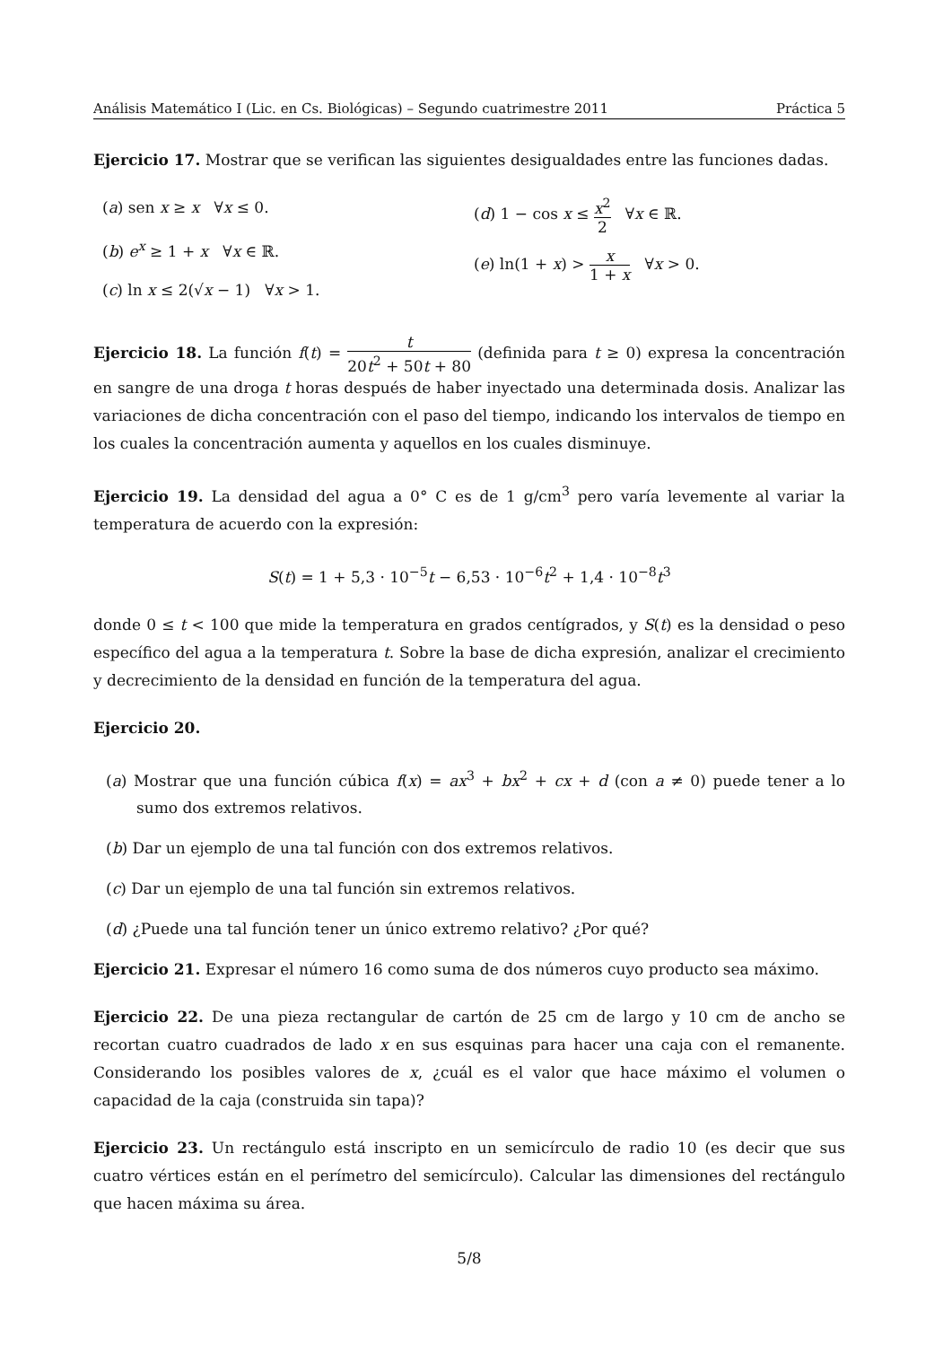Análisis Matemático I (Lic. en Cs. Biológicas) – Segundo cuatrimestre 2011 Práctica 5
Ejercicio 17. Mostrar que se verifican las siguientes desigualdades entre las funciones dadas.
(a) sen x ≥ x ∀x ≤ 0.
(b) e<sup>x</sup> ≥ 1 + x ∀x ∈ ℝ.
(c) ln x ≤ 2(√x − 1) ∀x > 1.
(d) 1 − cos x ≤ x<sup>2</sup> 2 ∀x ∈ ℝ.
(e) ln(1 + x) > x 1 + x ∀x > 0.
Ejercicio 18. La función f(t) = t 20t<sup>2</sup> + 50t + 80 (definida para t ≥ 0) expresa la concentración en sangre de una droga t horas después de haber inyectado una determinada dosis. Analizar las variaciones de dicha concentración con el paso del tiempo, indicando los intervalos de tiempo en los cuales la concentración aumenta y aquellos en los cuales disminuye.
Ejercicio 19. La densidad del agua a 0° C es de 1 g/cm<sup>3</sup> pero varía levemente al variar la temperatura de acuerdo con la expresión:
S(t) = 1 + 5,3 · 10<sup>−5</sup>t − 6,53 · 10<sup>−6</sup>t<sup>2</sup> + 1,4 · 10<sup>−8</sup>t<sup>3</sup>
donde 0 ≤ t < 100 que mide la temperatura en grados centígrados, y S(t) es la densidad o peso específico del agua a la temperatura t. Sobre la base de dicha expresión, analizar el crecimiento y decrecimiento de la densidad en función de la temperatura del agua.
Ejercicio 20.
(a) Mostrar que una función cúbica f(x) = ax<sup>3</sup> + bx<sup>2</sup> + cx + d (con a ≠ 0) puede tener a lo sumo dos extremos relativos.
(b) Dar un ejemplo de una tal función con dos extremos relativos.
(c) Dar un ejemplo de una tal función sin extremos relativos.
(d) ¿Puede una tal función tener un único extremo relativo? ¿Por qué?
Ejercicio 21. Expresar el número 16 como suma de dos números cuyo producto sea máximo.
Ejercicio 22. De una pieza rectangular de cartón de 25 cm de largo y 10 cm de ancho se recortan cuatro cuadrados de lado x en sus esquinas para hacer una caja con el remanente. Considerando los posibles valores de x, ¿cuál es el valor que hace máximo el volumen o capacidad de la caja (construida sin tapa)?
Ejercicio 23. Un rectángulo está inscripto en un semicírculo de radio 10 (es decir que sus cuatro vértices están en el perímetro del semicírculo). Calcular las dimensiones del rectángulo que hacen máxima su área.
5/8